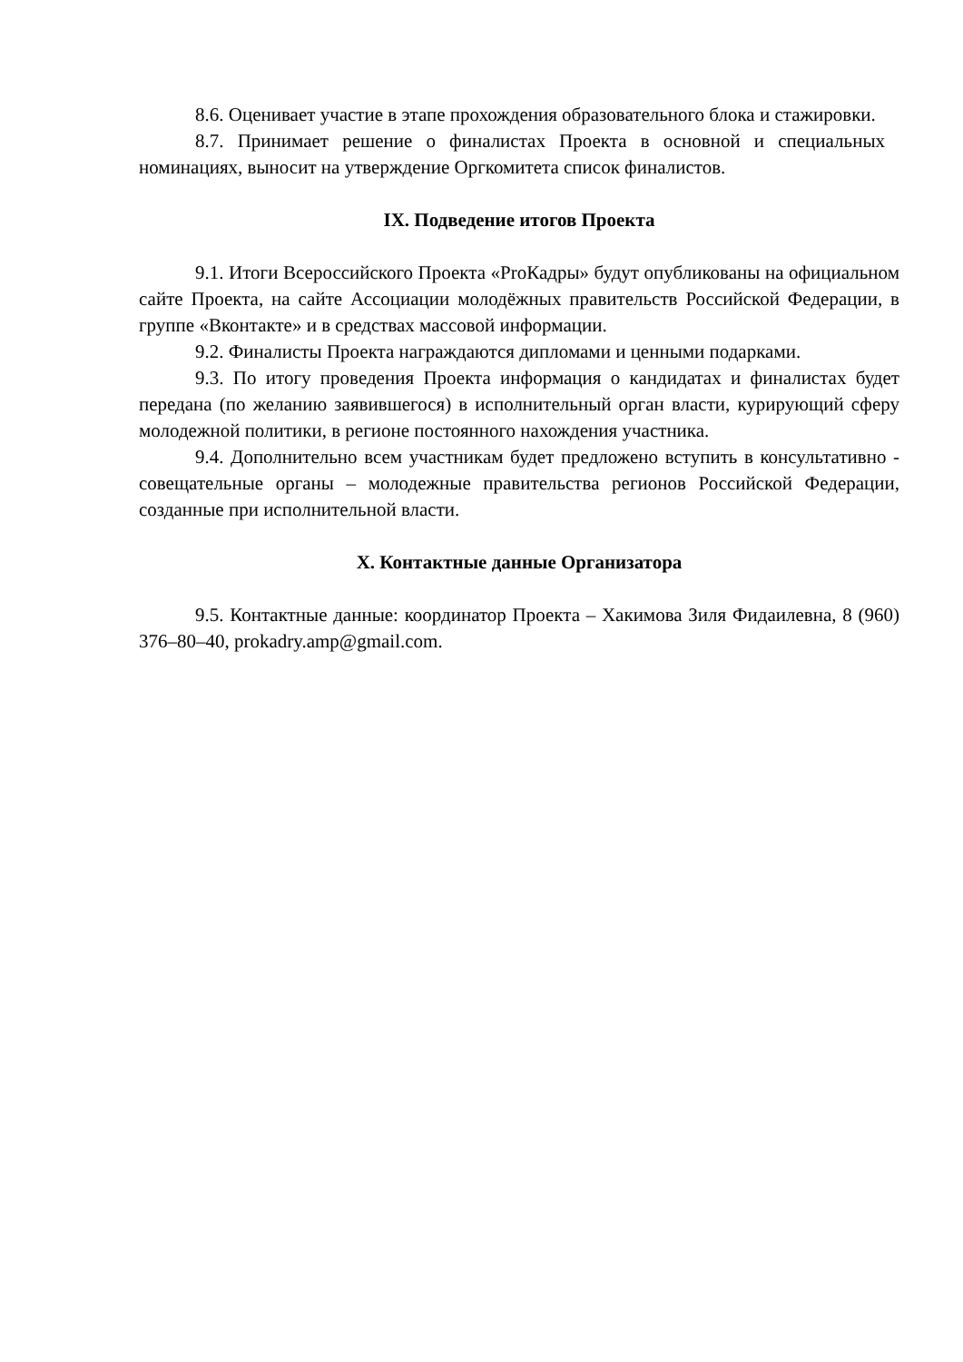8.6. Оценивает участие в этапе прохождения образовательного блока и стажировки.
8.7. Принимает решение о финалистах Проекта в основной и специальных номинациях, выносит на утверждение Оргкомитета список финалистов.
IX. Подведение итогов Проекта
9.1. Итоги Всероссийского Проекта «ProКадры» будут опубликованы на официальном сайте Проекта, на сайте Ассоциации молодёжных правительств Российской Федерации, в группе «Вконтакте» и в средствах массовой информации.
9.2. Финалисты Проекта награждаются дипломами и ценными подарками.
9.3. По итогу проведения Проекта информация о кандидатах и финалистах будет передана (по желанию заявившегося) в исполнительный орган власти, курирующий сферу молодежной политики, в регионе постоянного нахождения участника.
9.4. Дополнительно всем участникам будет предложено вступить в консультативно - совещательные органы – молодежные правительства регионов Российской Федерации, созданные при исполнительной власти.
X. Контактные данные Организатора
9.5. Контактные данные: координатор Проекта – Хакимова Зиля Фидаилевна, 8 (960) 376–80–40, prokadry.amp@gmail.com.